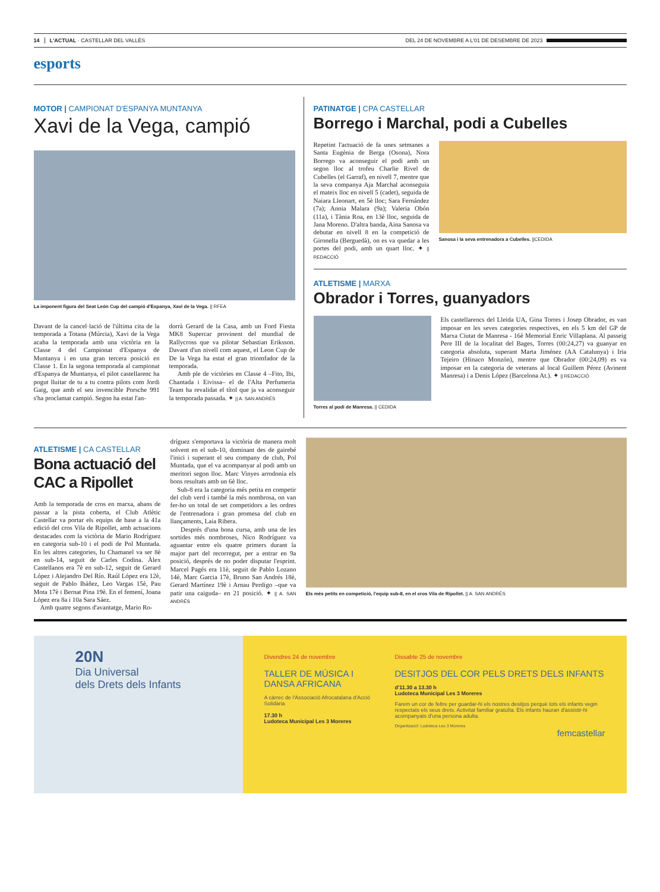14 L'ACTUAL · CASTELLAR DEL VALLÈS DEL 24 DE NOVEMBRE A L'01 DE DESEMBRE DE 2023
esports
MOTOR | CAMPIONAT D'ESPANYA MUNTANYA
Xavi de la Vega, campió
La imponent figura del Seat León Cup del campió d'Espanya, Xavi de la Vega. || RFEA
Davant de la cancel·lació de l'última cita de la temporada a Totana (Múrcia), Xavi de la Vega acaba la temporada amb una victòria en la Classe 4 del Campionat d'Espanya de Muntanya i en una gran tercera posició en Classe 1. En la segona temporada al campionat d'Espanya de Muntanya, el pilot castellarenc ha pogut lluitar de tu a tu contra pilots com Jordi Gaig, que amb el seu invencible Porsche 991 s'ha proclamat campió. Segon ha estat l'an-
dorrà Gerard de la Casa, amb un Ford Fiesta MK8 Supercar provinent del mundial de Rallycross que va pilotar Sebastian Eriksson. Davant d'un nivell com aquest, el Leon Cup de De la Vega ha estat el gran triomfador de la temporada.
Amb ple de victòries en Classe 4 –Fito, Ibi, Chantada i Eivissa– el de l'Alta Perfumeria Team ha revalidat el títol que ja va aconseguir la temporada passada. ✦ || A. SAN ANDRÉS
PATINATGE | CPA CASTELLAR
Borrego i Marchal, podi a Cubelles
Repetint l'actuació de fa unes setmanes a Santa Eugènia de Berga (Osona), Nora Borrego va aconseguir el podi amb un segon lloc al trofeu Charlie Rivel de Cubelles (el Garraf), en nivell 7, mentre que la seva companya Aja Marchal aconseguia el mateix lloc en nivell 5 (cadet), seguida de Naiara Lleonart, en 5è lloc; Sara Fernández (7a); Annia Malara (9a); Valeria Obón (11a), i Tània Roa, en 13è lloc, seguida de Jana Moreno. D'altra banda, Aina Sanosa va debutar en nivell 8 en la competició de Gironella (Berguedà), on es va quedar a les portes del podi, amb un quart lloc. ✦ || REDACCIÓ
Sanosa i la seva entrenadora a Cubelles. ||CEDIDA
ATLETISME | MARXA
Obrador i Torres, guanyadors
Torres al podi de Manresa. || CEDIDA
Els castellarencs del Lleida UA, Gina Torres i Josep Obrador, es van imposar en les seves categories respectives, en els 5 km del GP de Marxa Ciutat de Manresa - 16è Memorial Enric Villaplana. Al passeig Pere III de la localitat del Bages, Torres (00:24,27) va guanyar en categoria absoluta, superant Marta Jiménez (AA Catalunya) i Iria Tejeiro (Hinaco Monzón), mentre que Obrador (00:24,09) es va imposar en la categoria de veterans al local Guillem Pérez (Avinent Manresa) i a Denis López (Barcelona At.). ✦ || REDACCIÓ
ATLETISME | CA CASTELLAR
Bona actuació del CAC a Ripollet
Amb la temporada de cros en marxa, abans de passar a la pista coberta, el Club Atlètic Castellar va portar els equips de base a la 41a edició del cros Vila de Ripollet, amb actuacions destacades com la victòria de Mario Rodríguez en categoria sub-10 i el podi de Pol Muntada. En les altres categories, Iu Chamanel va ser 8è en sub-14, seguit de Carles Codina. Àlex Castellanos era 7è en sub-12, seguit de Gerard López i Alejandro Del Río. Raúl López era 12è, seguit de Pablo Ibáñez, Leo Vargas 15è, Pau Mota 17è i Bernat Pina 19è. En el femení, Joana López era 8a i 10a Sara Sáez.
Amb quatre segons d'avantatge, Mario Ro-
dríguez s'emportava la victòria de manera molt solvent en el sub-10, dominant des de gairebé l'inici i superant el seu company de club, Pol Muntada, que el va acompanyar al podi amb un meritori segon lloc. Marc Vinyes arrodonia els bons resultats amb un 6è lloc.
Sub-8 era la categoria més petita en competir del club verd i també la més nombrosa, on van fer-ho un total de set competidors a les ordres de l'entrenadora i gran promesa del club en llançaments, Laia Ribera.
Després d'una bona cursa, amb una de les sortides més nombroses, Nico Rodríguez va aguantar entre els quatre primers durant la major part del recorregut, per a entrar en 9a posició, després de no poder disputar l'esprint. Marcel Pagés era 11è, seguit de Pablo Lozano 14è, Marc Garcia 17è, Bruno San Andrés 18è, Gerard Martínez 19è i Arnau Perdigo –que va patir una caiguda– en 21 posició. ✦ || A. SAN ANDRÉS
Els més petits en competició, l'equip sub-8, en el cros Vila de Ripollet. || A. SAN ANDRÉS
20N
Dia Universal
dels Drets dels Infants
Divendres 24 de novembre
TALLER DE MÚSICA I DANSA AFRICANA
A càrrec de l'Associació Afrocatalana d'Acció Solidària
17.30 h
Ludoteca Municipal Les 3 Moreres
Dissabte 25 de novembre
DESITJOS DEL COR PELS DRETS DELS INFANTS
d'11.30 a 13.30 h
Ludoteca Municipal Les 3 Moreres
Farem un cor de feltre per guardar-hi els nostres desitjos perquè tots els infants vegin respectats els seus drets. Activitat familiar gratuïta. Els infants hauran d'assistir-hi acompanyats d'una persona adulta.
Organització: Ludoteca Les 3 Moreres
femcastellar